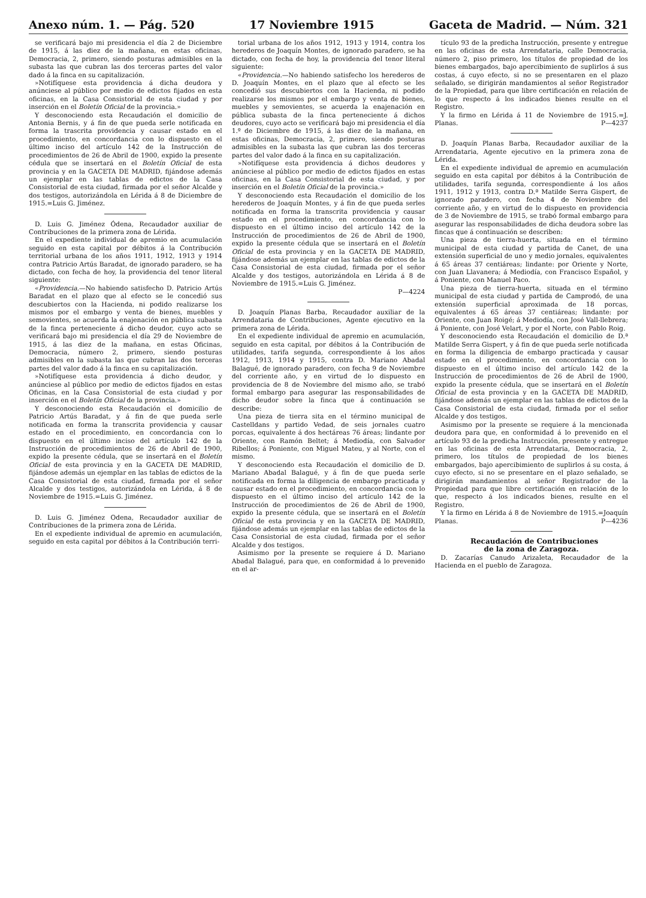Anexo núm. 1. — Pág. 520 17 Noviembre 1915 Gaceta de Madrid. — Núm. 321
se verificará bajo mi presidencia el día 2 de Diciembre de 1915, á las diez de la mañana, en estas oficinas, Democracia, 2, primero, siendo posturas admisibles en la subasta las que cubran las dos terceras partes del valor dado á la finca en su capitalización.
»Notifíquese esta providencia á dicha deudora y anúnciese al público por medio de edictos fijados en esta oficinas, en la Casa Consistorial de esta ciudad y por inserción en el Boletín Oficial de la provincia.»
Y desconociendo esta Recaudación el domicilio de Antonia Bernis, y á fin de que pueda serle notificada en forma la trascrita providencia y causar estado en el procedimiento, en concordancia con lo dispuesto en el último inciso del artículo 142 de la Instrucción de procedimientos de 26 de Abril de 1900, expido la presente cédula que se insertará en el Boletín Oficial de esta provincia y en la GACETA DE MADRID, fijándose además un ejemplar en las tablas de edictos de la Casa Consistorial de esta ciudad, firmada por el señor Alcalde y dos testigos, autorizándola en Lérida á 8 de Diciembre de 1915.=Luis G. Jiménez.
D. Luis G. Jiménez Ódena, Recaudador auxiliar de Contribuciones de la primera zona de Lérida.
En el expediente individual de apremio en acumulación seguido en esta capital por débitos á la Contribución territorial urbana de los años 1911, 1912, 1913 y 1914 contra Patricio Artús Baradat, de ignorado paradero, se ha dictado, con fecha de hoy, la providencia del tenor literal siguiente:
«Providencia.—No habiendo satisfecho D. Patricio Artús Baradat en el plazo que al efecto se le concedió sus descubiertos con la Hacienda, ni podido realizarse los mismos por el embargo y venta de bienes, muebles y semovientes, se acuerda la enajenación en pública subasta de la finca perteneciente á dicho deudor, cuyo acto se verificará bajo mi presidencia el día 29 de Noviembre de 1915, á las diez de la mañana, en estas Oficinas, Democracia, número 2, primero, siendo posturas admisibles en la subasta las que cubran las dos terceras partes del valor dado á la finca en su capitalización.
»Notifíquese esta providencia á dicho deudor, y anúnciese al público por medio de edictos fijados en estas Oficinas, en la Casa Consistorial de esta ciudad y por inserción en el Boletín Oficial de la provincia.»
Y desconociendo esta Recaudación el domicilio de Patricio Artús Baradat, y á fin de que pueda serle notificada en forma la transcrita providencia y causar estado en el procedimiento, en concordancia con lo dispuesto en el último inciso del artículo 142 de la Instrucción de procedimientos de 26 de Abril de 1900, expido la presente cédula, que se insertará en el Boletín Oficial de esta provincia y en la GACETA DE MADRID, fijándose además un ejemplar en las tablas de edictos de la Casa Consistorial de esta ciudad, firmada por el señor Alcalde y dos testigos, autorizándola en Lérida, á 8 de Noviembre de 1915.=Luis G. Jiménez.
D. Luis G. Jiménez Odena, Recaudador auxiliar de Contribuciones de la primera zona de Lérida.
En el expediente individual de apremio en acumulación, seguido en esta capital por débitos á la Contribución terri-
torial urbana de los años 1912, 1913 y 1914, contra los herederos de Joaquín Montes, de ignorado paradero, se ha dictado, con fecha de hoy, la providencia del tenor literal siguiente:
«Providencia.—No habiendo satisfecho los herederos de D. Joaquín Montes, en el plazo que al efecto se les concedió sus descubiertos con la Hacienda, ni podido realizarse los mismos por el embargo y venta de bienes, muebles y semovientes, se acuerda la enajenación en pública subasta de la finca perteneciente á dichos deudores, cuyo acto se verificará bajo mi presidencia el día 1.º de Diciembre de 1915, á las diez de la mañana, en estas oficinas, Democracia, 2, primero, siendo posturas admisibles en la subasta las que cubran las dos terceras partes del valor dado á la finca en su capitalización.
»Notifíquese esta providencia á dichos deudores y anúnciese al público por medio de edictos fijados en estas oficinas, en la Casa Consistorial de esta ciudad, y por inserción en el Boletín Oficial de la provincia.»
Y desconociendo esta Recaudación el domicilio de los herederos de Joaquín Montes, y á fin de que pueda serles notificada en forma la transcrita providencia y causar estado en el procedimiento, en concordancia con lo dispuesto en el último inciso del artículo 142 de la Instrucción de procedimientos de 26 de Abril de 1900, expido la presente cédula que se insertará en el Boletín Oficial de esta provincia y en la GACETA DE MADRID, fijándose además un ejemplar en las tablas de edictos de la Casa Consistorial de esta ciudad, firmada por el señor Alcalde y dos testigos, autorizándola en Lérida á 8 de Noviembre de 1915.=Luis G. Jiménez.
P—4224
D. Joaquín Planas Barba, Recaudador auxiliar de la Arrendataria de Contribuciones, Agente ejecutivo en la primera zona de Lérida.
En el expediente individual de apremio en acumulación, seguido en esta capital, por débitos á la Contribución de utilidades, tarifa segunda, correspondiente á los años 1912, 1913, 1914 y 1915, contra D. Mariano Abadal Balagué, de ignorado paradero, con fecha 9 de Noviembre del corriente año, y en virtud de lo dispuesto en providencia de 8 de Noviembre del mismo año, se trabó formal embargo para asegurar las responsabilidades de dicho deudor sobre la finca que á continuación se describe:
Una pieza de tierra sita en el término municipal de Castelldans y partido Vedad, de seis jornales cuatro porcas, equivalente á dos hectáreas 76 áreas; lindante por Oriente, con Ramón Beltet; á Mediodía, con Salvador Ribellos; á Poniente, con Miguel Mateu, y al Norte, con el mismo.
Y desconociendo esta Recaudación el domicilio de D. Mariano Abadal Balagué, y á fin de que pueda serle notificada en forma la diligencia de embargo practicada y causar estado en el procedimiento, en concordancia con lo dispuesto en el último inciso del artículo 142 de la Instrucción de procedimientos de 26 de Abril de 1900, expido la presente cédula, que se insertará en el Boletín Oficial de esta provincia y en la GACETA DE MADRID, fijándose además un ejemplar en las tablas de edictos de la Casa Consistorial de esta ciudad, firmada por el señor Alcalde y dos testigos.
Asimismo por la presente se requiere á D. Mariano Abadal Balagué, para que, en conformidad á lo prevenido en el ar-
tículo 93 de la predicha Instrucción, presente y entregue en las oficinas de esta Arrendataria, calle Democracia, número 2, piso primero, los títulos de propiedad de los bienes embargados, bajo apercibimiento de suplirlos á sus costas, á cuyo efecto, si no se presentaren en el plazo señalado, se dirigirán mandamientos al señor Registrador de la Propiedad, para que libre certificación en relación de lo que respecto á los indicados bienes resulte en el Registro.
Y la firmo en Lérida á 11 de Noviembre de 1915.=J. Planas. P—4237
D. Joaquín Planas Barba, Recaudador auxiliar de la Arrendataria, Agente ejecutivo en la primera zona de Lérida.
En el expediente individual de apremio en acumulación seguido en esta capital por débitos á la Contribución de utilidades, tarifa segunda, correspondiente á los años 1911, 1912 y 1913, contra D.ª Matilde Serra Gispert, de ignorado paradero, con fecha 4 de Noviembre del corriente año, y en virtud de lo dispuesto en providencia de 3 de Noviembre de 1915, se trabó formal embargo para asegurar las responsabilidades de dicha deudora sobre las fincas que á continuación se describen:
Una pieza de tierra-huerta, situada en el término municipal de esta ciudad y partida de Canet, de una extensión superficial de uno y medio jornales, equivalentes á 65 áreas 37 centiáreas; lindante: por Oriente y Norte, con Juan Llavanera; á Mediodía, con Francisco Español, y á Poniente, con Manuel Paco.
Una pieza de tierra-huerta, situada en el término municipal de esta ciudad y partida de Camprodó, de una extensión superficial aproximada de 18 porcas, equivalentes á 65 áreas 37 centiáreas; lindante: por Oriente, con Juan Roigé; á Mediodía, con José Vall-llebrera; á Poniente, con José Velart, y por el Norte, con Pablo Roig.
Y desconociendo esta Recaudación el domicilio de D.ª Matilde Serra Gispert, y á fin de que pueda serle notificada en forma la diligencia de embargo practicada y causar estado en el procedimiento, en concordancia con lo dispuesto en el último inciso del artículo 142 de la Instrucción de procedimientos de 26 de Abril de 1900, expido la presente cédula, que se insertará en el Boletín Oficial de esta provincia y en la GACETA DE MADRID, fijándose además un ejemplar en las tablas de edictos de la Casa Consistorial de esta ciudad, firmada por el señor Alcalde y dos testigos.
Asimismo por la presente se requiere á la mencionada deudora para que, en conformidad á lo prevenido en el artículo 93 de la predicha Instrucción, presente y entregue en las oficinas de esta Arrendataria, Democracia, 2, primero, los títulos de propiedad de los bienes embargados, bajo apercibimiento de suplirlos á su costa, á cuyo efecto, si no se presentare en el plazo señalado, se dirigirán mandamientos al señor Registrador de la Propiedad para que libre certificación en relación de lo que, respecto á los indicados bienes, resulte en el Registro.
Y la firmo en Lérida á 8 de Noviembre de 1915.=Joaquín Planas. P—4236
Recaudación de Contribuciones
de la zona de Zaragoza.
D. Zacarías Canudo Arizaleta, Recaudador de la Hacienda en el pueblo de Zaragoza.